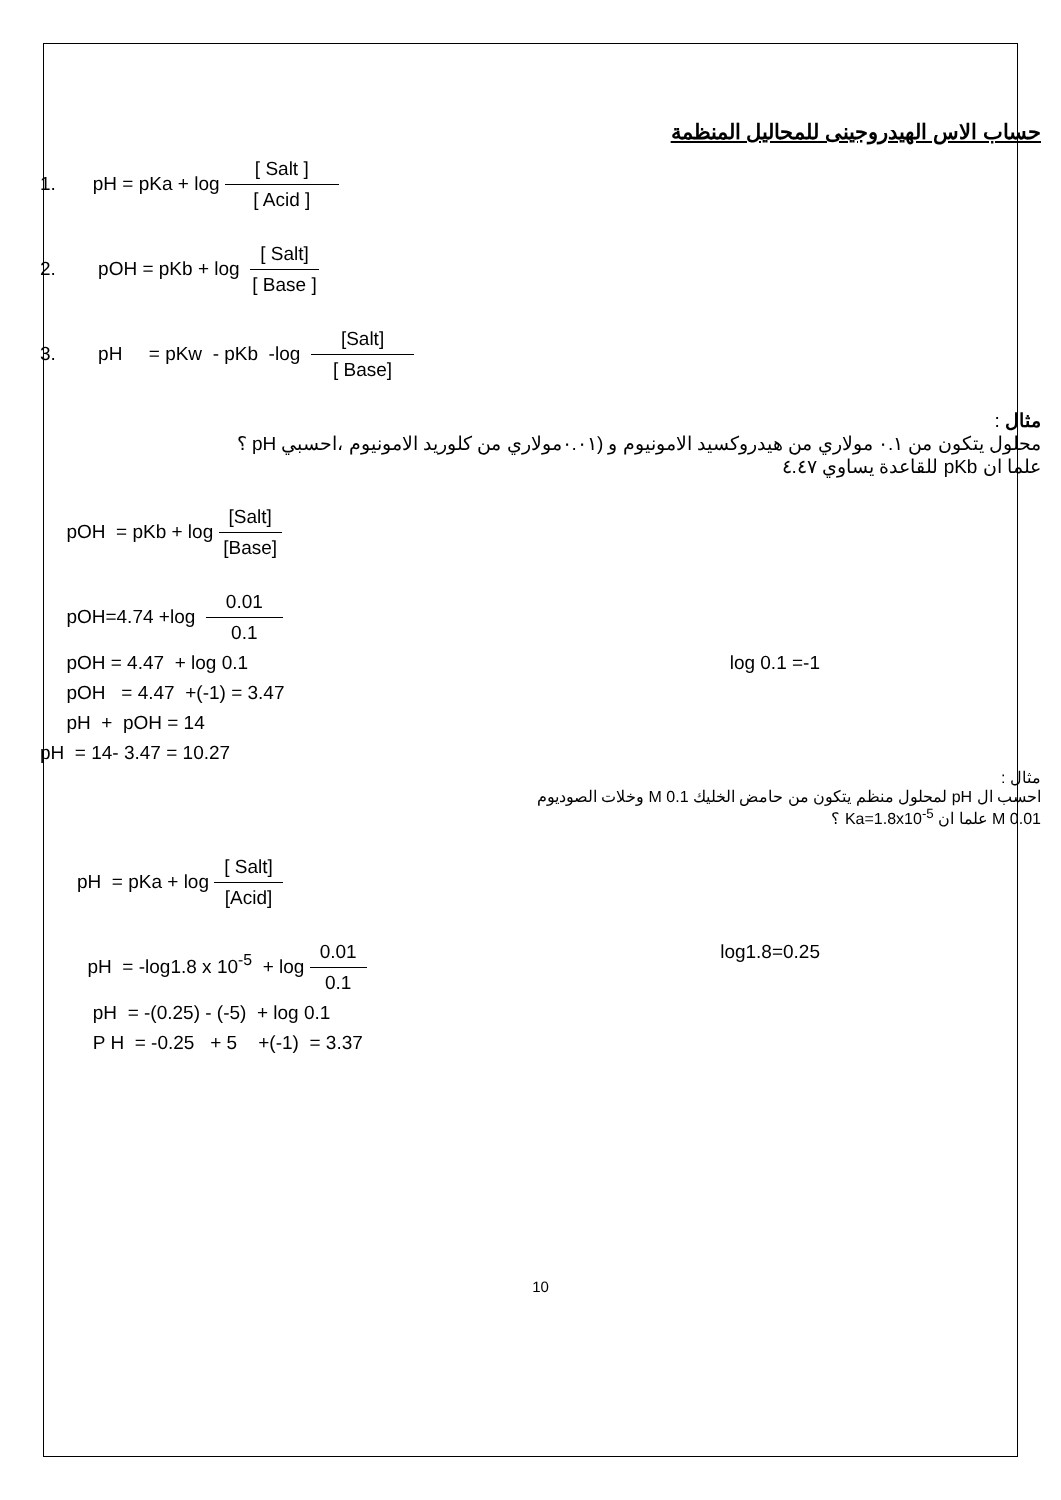حساب الاس الهيدروجينى للمحاليل المنظمة
1. pH = pKa + log [ Salt ] [ Acid ]
2. pOH = pKb + log [ Salt] [ Base ]
3. pH = pKw - pKb -log [Salt] [ Base]
مثال :
محلول يتكون من ٠.١ مولاري من هيدروكسيد الامونيوم و (٠.٠١مولاري من كلوريد الامونيوم ،احسبي pH ؟
علما ان pKb للقاعدة يساوي ٤.٤٧
pOH = pKb + log [Salt] [Base]
pOH=4.74 +log 0.01 0.1
pOH = 4.47 + log 0.1 log 0.1 =-1
pOH = 4.47 +(-1) = 3.47
pH + pOH = 14
pH = 14- 3.47 = 10.27
مثال :
احسب ال pH لمحلول منظم يتكون من حامض الخليك M 0.1 وخلات الصوديوم
0.01 M علما ان Ka=1.8x10<sup>-5</sup> ؟
pH = pKa + log [ Salt] [Acid]
pH = -log1.8 x 10<sup>-5</sup> + log 0.01 0.1 log1.8=0.25
pH = -(0.25) - (-5) + log 0.1
P H = -0.25 + 5 +(-1) = 3.37
10